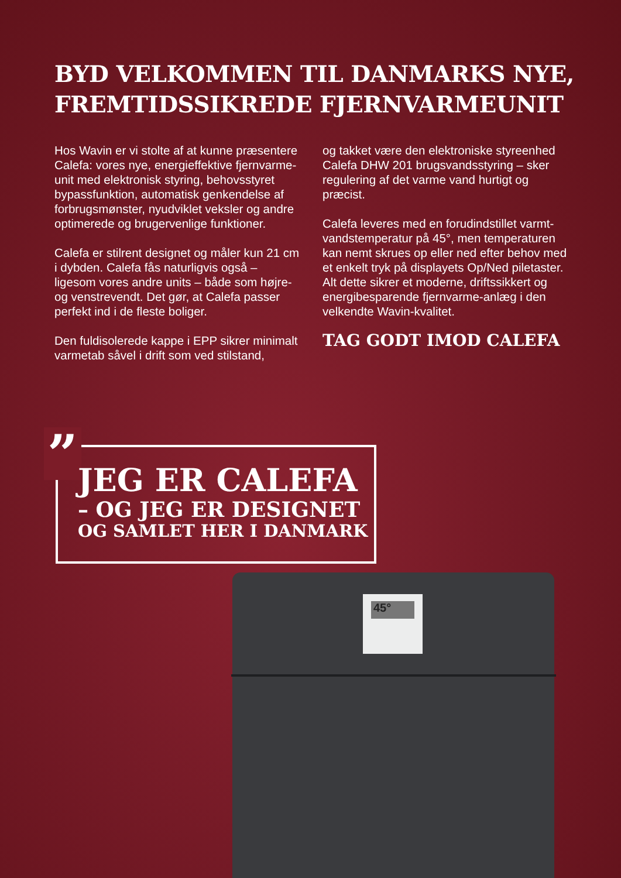BYD VELKOMMEN TIL DANMARKS NYE, FREMTIDSSIKREDE FJERNVARMEUNIT
Hos Wavin er vi stolte af at kunne præsentere Calefa: vores nye, energieffektive fjernvarme-unit med elektronisk styring, behovsstyret bypassfunktion, automatisk genkendelse af forbrugsmønster, nyudviklet veksler og andre optimerede og brugervenlige funktioner.
Calefa er stilrent designet og måler kun 21 cm i dybden. Calefa fås naturligvis også – ligesom vores andre units – både som højre- og venstrevendt. Det gør, at Calefa passer perfekt ind i de fleste boliger.
Den fuldisolerede kappe i EPP sikrer minimalt varmetab såvel i drift som ved stilstand,
og takket være den elektroniske styreenhed Calefa DHW 201 brugsvandsstyring – sker regulering af det varme vand hurtigt og præcist.
Calefa leveres med en forudindstillet varmt-vandstemperatur på 45°, men temperaturen kan nemt skrues op eller ned efter behov med et enkelt tryk på displayets Op/Ned piletaster. Alt dette sikrer et moderne, driftssikkert og energibesparende fjernvarme-anlæg i den velkendte Wavin-kvalitet.
TAG GODT IMOD CALEFA
”
JEG ER CALEFA
– OG JEG ER DESIGNET
OG SAMLET HER I DANMARK
45°